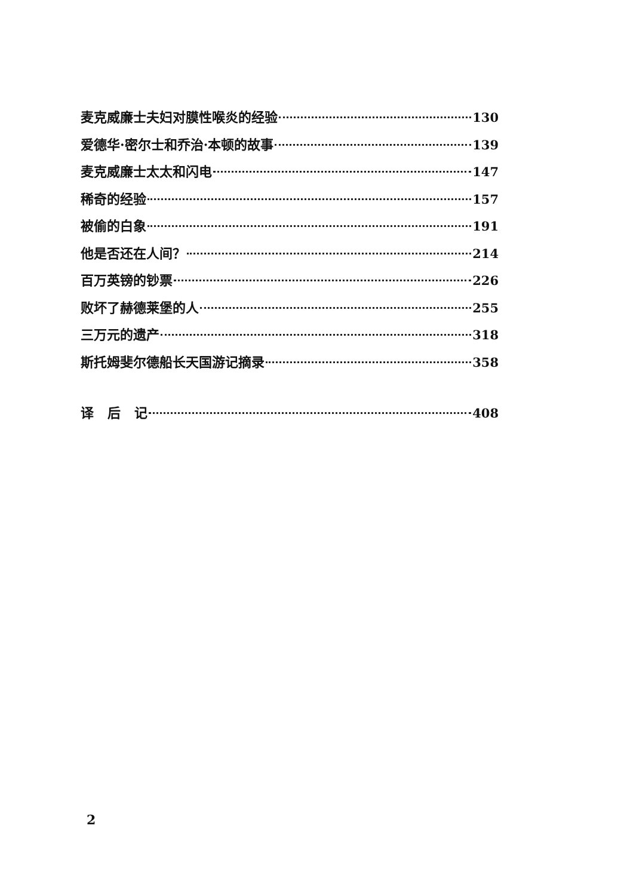麦克威廉士夫妇对膜性喉炎的经验 130
爱德华·密尔士和乔治·本顿的故事 139
麦克威廉士太太和闪电 147
稀奇的经验 157
被偷的白象 191
他是否还在人间？ 214
百万英镑的钞票 226
败坏了赫德莱堡的人 255
三万元的遗产 318
斯托姆斐尔德船长天国游记摘录 358
译 后 记 408
2